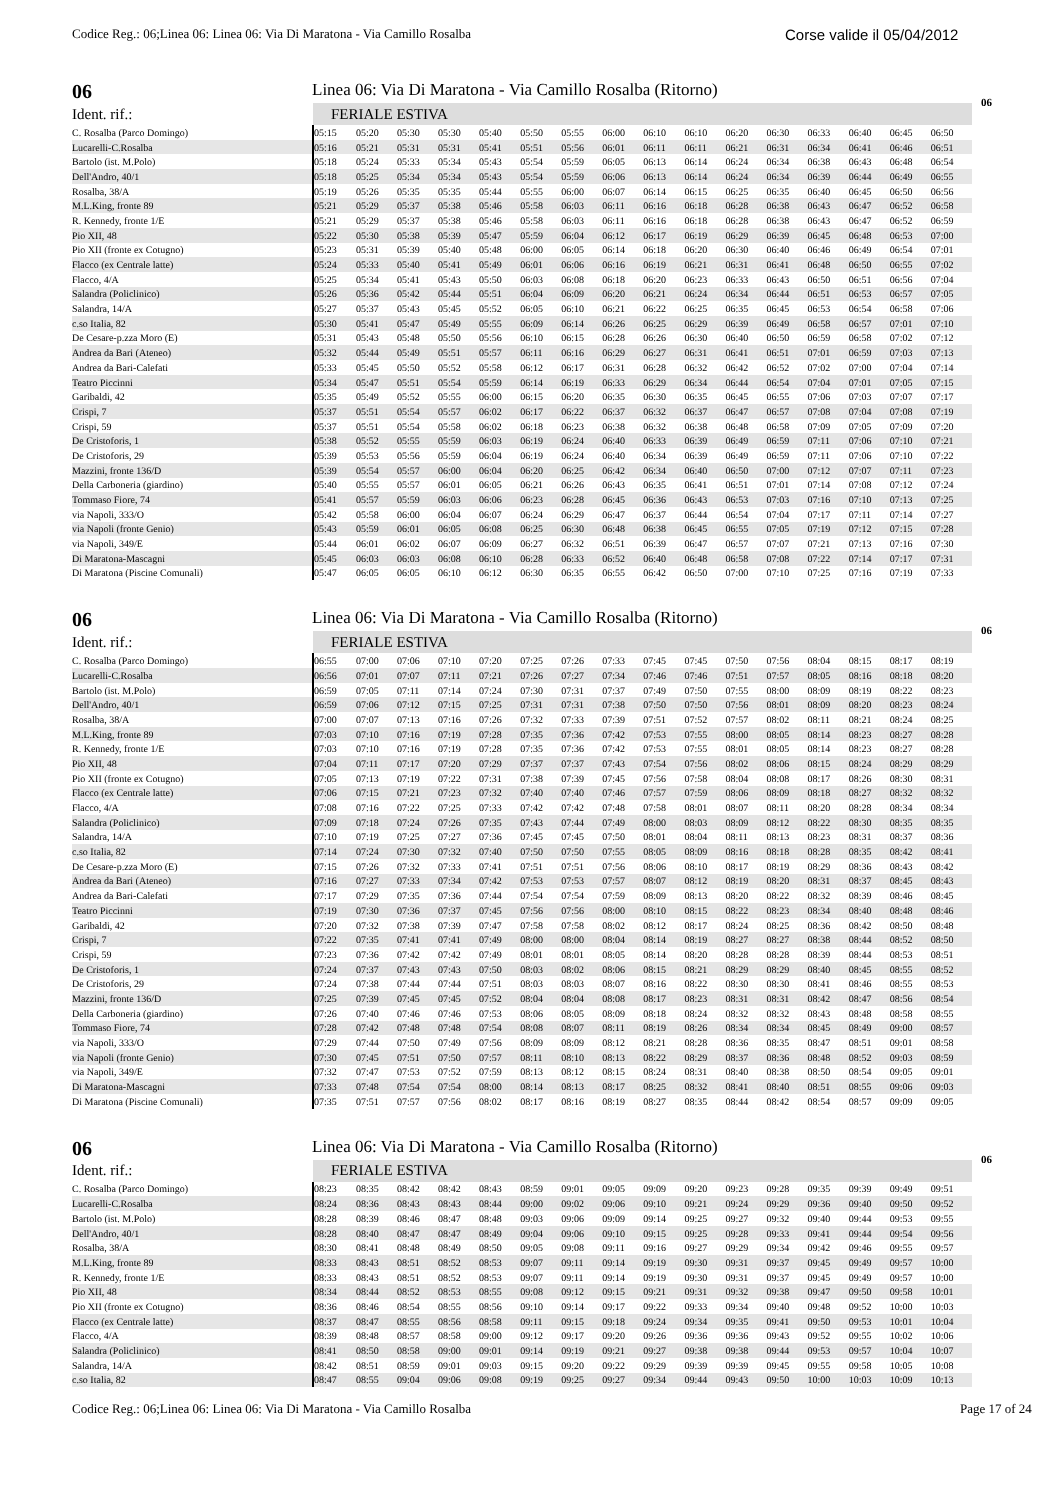Codice Reg.: 06;Linea 06: Linea 06: Via Di Maratona - Via Camillo Rosalba Corse valide il 05/04/2012
06 Linea 06: Via Di Maratona - Via Camillo Rosalba (Ritorno)
06
| Ident. rif.: | FERIALE ESTIVA | | | | | | | | | | | | | | | |
| --- | --- | --- | --- | --- | --- | --- | --- | --- | --- | --- | --- | --- | --- | --- | --- | --- |
| C. Rosalba (Parco Domingo) | 05:15 | 05:20 | 05:30 | 05:30 | 05:40 | 05:50 | 05:55 | 06:00 | 06:10 | 06:10 | 06:20 | 06:30 | 06:33 | 06:40 | 06:45 | 06:50 |
| Lucarelli-C.Rosalba | 05:16 | 05:21 | 05:31 | 05:31 | 05:41 | 05:51 | 05:56 | 06:01 | 06:11 | 06:11 | 06:21 | 06:31 | 06:34 | 06:41 | 06:46 | 06:51 |
| Bartolo (ist. M.Polo) | 05:18 | 05:24 | 05:33 | 05:34 | 05:43 | 05:54 | 05:59 | 06:05 | 06:13 | 06:14 | 06:24 | 06:34 | 06:38 | 06:43 | 06:48 | 06:54 |
| Dell'Andro, 40/1 | 05:18 | 05:25 | 05:34 | 05:34 | 05:43 | 05:54 | 05:59 | 06:06 | 06:13 | 06:14 | 06:24 | 06:34 | 06:39 | 06:44 | 06:49 | 06:55 |
| Rosalba, 38/A | 05:19 | 05:26 | 05:35 | 05:35 | 05:44 | 05:55 | 06:00 | 06:07 | 06:14 | 06:15 | 06:25 | 06:35 | 06:40 | 06:45 | 06:50 | 06:56 |
| M.L.King, fronte 89 | 05:21 | 05:29 | 05:37 | 05:38 | 05:46 | 05:58 | 06:03 | 06:11 | 06:16 | 06:18 | 06:28 | 06:38 | 06:43 | 06:47 | 06:52 | 06:58 |
| R. Kennedy, fronte 1/E | 05:21 | 05:29 | 05:37 | 05:38 | 05:46 | 05:58 | 06:03 | 06:11 | 06:16 | 06:18 | 06:28 | 06:38 | 06:43 | 06:47 | 06:52 | 06:59 |
| Pio XII, 48 | 05:22 | 05:30 | 05:38 | 05:39 | 05:47 | 05:59 | 06:04 | 06:12 | 06:17 | 06:19 | 06:29 | 06:39 | 06:45 | 06:48 | 06:53 | 07:00 |
| Pio XII (fronte ex Cotugno) | 05:23 | 05:31 | 05:39 | 05:40 | 05:48 | 06:00 | 06:05 | 06:14 | 06:18 | 06:20 | 06:30 | 06:40 | 06:46 | 06:49 | 06:54 | 07:01 |
| Flacco (ex Centrale latte) | 05:24 | 05:33 | 05:40 | 05:41 | 05:49 | 06:01 | 06:06 | 06:16 | 06:19 | 06:21 | 06:31 | 06:41 | 06:48 | 06:50 | 06:55 | 07:02 |
| Flacco, 4/A | 05:25 | 05:34 | 05:41 | 05:43 | 05:50 | 06:03 | 06:08 | 06:18 | 06:20 | 06:23 | 06:33 | 06:43 | 06:50 | 06:51 | 06:56 | 07:04 |
| Salandra (Policlinico) | 05:26 | 05:36 | 05:42 | 05:44 | 05:51 | 06:04 | 06:09 | 06:20 | 06:21 | 06:24 | 06:34 | 06:44 | 06:51 | 06:53 | 06:57 | 07:05 |
| Salandra, 14/A | 05:27 | 05:37 | 05:43 | 05:45 | 05:52 | 06:05 | 06:10 | 06:21 | 06:22 | 06:25 | 06:35 | 06:45 | 06:53 | 06:54 | 06:58 | 07:06 |
| c.so Italia, 82 | 05:30 | 05:41 | 05:47 | 05:49 | 05:55 | 06:09 | 06:14 | 06:26 | 06:25 | 06:29 | 06:39 | 06:49 | 06:58 | 06:57 | 07:01 | 07:10 |
| De Cesare-p.zza Moro (E) | 05:31 | 05:43 | 05:48 | 05:50 | 05:56 | 06:10 | 06:15 | 06:28 | 06:26 | 06:30 | 06:40 | 06:50 | 06:59 | 06:58 | 07:02 | 07:12 |
| Andrea da Bari (Ateneo) | 05:32 | 05:44 | 05:49 | 05:51 | 05:57 | 06:11 | 06:16 | 06:29 | 06:27 | 06:31 | 06:41 | 06:51 | 07:01 | 06:59 | 07:03 | 07:13 |
| Andrea da Bari-Calefati | 05:33 | 05:45 | 05:50 | 05:52 | 05:58 | 06:12 | 06:17 | 06:31 | 06:28 | 06:32 | 06:42 | 06:52 | 07:02 | 07:00 | 07:04 | 07:14 |
| Teatro Piccinni | 05:34 | 05:47 | 05:51 | 05:54 | 05:59 | 06:14 | 06:19 | 06:33 | 06:29 | 06:34 | 06:44 | 06:54 | 07:04 | 07:01 | 07:05 | 07:15 |
| Garibaldi, 42 | 05:35 | 05:49 | 05:52 | 05:55 | 06:00 | 06:15 | 06:20 | 06:35 | 06:30 | 06:35 | 06:45 | 06:55 | 07:06 | 07:03 | 07:07 | 07:17 |
| Crispi, 7 | 05:37 | 05:51 | 05:54 | 05:57 | 06:02 | 06:17 | 06:22 | 06:37 | 06:32 | 06:37 | 06:47 | 06:57 | 07:08 | 07:04 | 07:08 | 07:19 |
| Crispi, 59 | 05:37 | 05:51 | 05:54 | 05:58 | 06:02 | 06:18 | 06:23 | 06:38 | 06:32 | 06:38 | 06:48 | 06:58 | 07:09 | 07:05 | 07:09 | 07:20 |
| De Cristoforis, 1 | 05:38 | 05:52 | 05:55 | 05:59 | 06:03 | 06:19 | 06:24 | 06:40 | 06:33 | 06:39 | 06:49 | 06:59 | 07:11 | 07:06 | 07:10 | 07:21 |
| De Cristoforis, 29 | 05:39 | 05:53 | 05:56 | 05:59 | 06:04 | 06:19 | 06:24 | 06:40 | 06:34 | 06:39 | 06:49 | 06:59 | 07:11 | 07:06 | 07:10 | 07:22 |
| Mazzini, fronte 136/D | 05:39 | 05:54 | 05:57 | 06:00 | 06:04 | 06:20 | 06:25 | 06:42 | 06:34 | 06:40 | 06:50 | 07:00 | 07:12 | 07:07 | 07:11 | 07:23 |
| Della Carboneria (giardino) | 05:40 | 05:55 | 05:57 | 06:01 | 06:05 | 06:21 | 06:26 | 06:43 | 06:35 | 06:41 | 06:51 | 07:01 | 07:14 | 07:08 | 07:12 | 07:24 |
| Tommaso Fiore, 74 | 05:41 | 05:57 | 05:59 | 06:03 | 06:06 | 06:23 | 06:28 | 06:45 | 06:36 | 06:43 | 06:53 | 07:03 | 07:16 | 07:10 | 07:13 | 07:25 |
| via Napoli, 333/O | 05:42 | 05:58 | 06:00 | 06:04 | 06:07 | 06:24 | 06:29 | 06:47 | 06:37 | 06:44 | 06:54 | 07:04 | 07:17 | 07:11 | 07:14 | 07:27 |
| via Napoli (fronte Genio) | 05:43 | 05:59 | 06:01 | 06:05 | 06:08 | 06:25 | 06:30 | 06:48 | 06:38 | 06:45 | 06:55 | 07:05 | 07:19 | 07:12 | 07:15 | 07:28 |
| via Napoli, 349/E | 05:44 | 06:01 | 06:02 | 06:07 | 06:09 | 06:27 | 06:32 | 06:51 | 06:39 | 06:47 | 06:57 | 07:07 | 07:21 | 07:13 | 07:16 | 07:30 |
| Di Maratona-Mascagni | 05:45 | 06:03 | 06:03 | 06:08 | 06:10 | 06:28 | 06:33 | 06:52 | 06:40 | 06:48 | 06:58 | 07:08 | 07:22 | 07:14 | 07:17 | 07:31 |
| Di Maratona (Piscine Comunali) | 05:47 | 06:05 | 06:05 | 06:10 | 06:12 | 06:30 | 06:35 | 06:55 | 06:42 | 06:50 | 07:00 | 07:10 | 07:25 | 07:16 | 07:19 | 07:33 |
06 Linea 06: Via Di Maratona - Via Camillo Rosalba (Ritorno)
06
| Ident. rif.: | FERIALE ESTIVA | | | | | | | | | | | | | | | |
| --- | --- | --- | --- | --- | --- | --- | --- | --- | --- | --- | --- | --- | --- | --- | --- | --- |
| C. Rosalba (Parco Domingo) | 06:55 | 07:00 | 07:06 | 07:10 | 07:20 | 07:25 | 07:26 | 07:33 | 07:45 | 07:45 | 07:50 | 07:56 | 08:04 | 08:15 | 08:17 | 08:19 |
| Lucarelli-C.Rosalba | 06:56 | 07:01 | 07:07 | 07:11 | 07:21 | 07:26 | 07:27 | 07:34 | 07:46 | 07:46 | 07:51 | 07:57 | 08:05 | 08:16 | 08:18 | 08:20 |
| Bartolo (ist. M.Polo) | 06:59 | 07:05 | 07:11 | 07:14 | 07:24 | 07:30 | 07:31 | 07:37 | 07:49 | 07:50 | 07:55 | 08:00 | 08:09 | 08:19 | 08:22 | 08:23 |
| Dell'Andro, 40/1 | 06:59 | 07:06 | 07:12 | 07:15 | 07:25 | 07:31 | 07:31 | 07:38 | 07:50 | 07:50 | 07:56 | 08:01 | 08:09 | 08:20 | 08:23 | 08:24 |
| Rosalba, 38/A | 07:00 | 07:07 | 07:13 | 07:16 | 07:26 | 07:32 | 07:33 | 07:39 | 07:51 | 07:52 | 07:57 | 08:02 | 08:11 | 08:21 | 08:24 | 08:25 |
| M.L.King, fronte 89 | 07:03 | 07:10 | 07:16 | 07:19 | 07:28 | 07:35 | 07:36 | 07:42 | 07:53 | 07:55 | 08:00 | 08:05 | 08:14 | 08:23 | 08:27 | 08:28 |
| R. Kennedy, fronte 1/E | 07:03 | 07:10 | 07:16 | 07:19 | 07:28 | 07:35 | 07:36 | 07:42 | 07:53 | 07:55 | 08:01 | 08:05 | 08:14 | 08:23 | 08:27 | 08:28 |
| Pio XII, 48 | 07:04 | 07:11 | 07:17 | 07:20 | 07:29 | 07:37 | 07:37 | 07:43 | 07:54 | 07:56 | 08:02 | 08:06 | 08:15 | 08:24 | 08:29 | 08:29 |
| Pio XII (fronte ex Cotugno) | 07:05 | 07:13 | 07:19 | 07:22 | 07:31 | 07:38 | 07:39 | 07:45 | 07:56 | 07:58 | 08:04 | 08:08 | 08:17 | 08:26 | 08:30 | 08:31 |
| Flacco (ex Centrale latte) | 07:06 | 07:15 | 07:21 | 07:23 | 07:32 | 07:40 | 07:40 | 07:46 | 07:57 | 07:59 | 08:06 | 08:09 | 08:18 | 08:27 | 08:32 | 08:32 |
| Flacco, 4/A | 07:08 | 07:16 | 07:22 | 07:25 | 07:33 | 07:42 | 07:42 | 07:48 | 07:58 | 08:01 | 08:07 | 08:11 | 08:20 | 08:28 | 08:34 | 08:34 |
| Salandra (Policlinico) | 07:09 | 07:18 | 07:24 | 07:26 | 07:35 | 07:43 | 07:44 | 07:49 | 08:00 | 08:03 | 08:09 | 08:12 | 08:22 | 08:30 | 08:35 | 08:35 |
| Salandra, 14/A | 07:10 | 07:19 | 07:25 | 07:27 | 07:36 | 07:45 | 07:45 | 07:50 | 08:01 | 08:04 | 08:11 | 08:13 | 08:23 | 08:31 | 08:37 | 08:36 |
| c.so Italia, 82 | 07:14 | 07:24 | 07:30 | 07:32 | 07:40 | 07:50 | 07:50 | 07:55 | 08:05 | 08:09 | 08:16 | 08:18 | 08:28 | 08:35 | 08:42 | 08:41 |
| De Cesare-p.zza Moro (E) | 07:15 | 07:26 | 07:32 | 07:33 | 07:41 | 07:51 | 07:51 | 07:56 | 08:06 | 08:10 | 08:17 | 08:19 | 08:29 | 08:36 | 08:43 | 08:42 |
| Andrea da Bari (Ateneo) | 07:16 | 07:27 | 07:33 | 07:34 | 07:42 | 07:53 | 07:53 | 07:57 | 08:07 | 08:12 | 08:19 | 08:20 | 08:31 | 08:37 | 08:45 | 08:43 |
| Andrea da Bari-Calefati | 07:17 | 07:29 | 07:35 | 07:36 | 07:44 | 07:54 | 07:54 | 07:59 | 08:09 | 08:13 | 08:20 | 08:22 | 08:32 | 08:39 | 08:46 | 08:45 |
| Teatro Piccinni | 07:19 | 07:30 | 07:36 | 07:37 | 07:45 | 07:56 | 07:56 | 08:00 | 08:10 | 08:15 | 08:22 | 08:23 | 08:34 | 08:40 | 08:48 | 08:46 |
| Garibaldi, 42 | 07:20 | 07:32 | 07:38 | 07:39 | 07:47 | 07:58 | 07:58 | 08:02 | 08:12 | 08:17 | 08:24 | 08:25 | 08:36 | 08:42 | 08:50 | 08:48 |
| Crispi, 7 | 07:22 | 07:35 | 07:41 | 07:41 | 07:49 | 08:00 | 08:00 | 08:04 | 08:14 | 08:19 | 08:27 | 08:27 | 08:38 | 08:44 | 08:52 | 08:50 |
| Crispi, 59 | 07:23 | 07:36 | 07:42 | 07:42 | 07:49 | 08:01 | 08:01 | 08:05 | 08:14 | 08:20 | 08:28 | 08:28 | 08:39 | 08:44 | 08:53 | 08:51 |
| De Cristoforis, 1 | 07:24 | 07:37 | 07:43 | 07:43 | 07:50 | 08:03 | 08:02 | 08:06 | 08:15 | 08:21 | 08:29 | 08:29 | 08:40 | 08:45 | 08:55 | 08:52 |
| De Cristoforis, 29 | 07:24 | 07:38 | 07:44 | 07:44 | 07:51 | 08:03 | 08:03 | 08:07 | 08:16 | 08:22 | 08:30 | 08:30 | 08:41 | 08:46 | 08:55 | 08:53 |
| Mazzini, fronte 136/D | 07:25 | 07:39 | 07:45 | 07:45 | 07:52 | 08:04 | 08:04 | 08:08 | 08:17 | 08:23 | 08:31 | 08:31 | 08:42 | 08:47 | 08:56 | 08:54 |
| Della Carboneria (giardino) | 07:26 | 07:40 | 07:46 | 07:46 | 07:53 | 08:06 | 08:05 | 08:09 | 08:18 | 08:24 | 08:32 | 08:32 | 08:43 | 08:48 | 08:58 | 08:55 |
| Tommaso Fiore, 74 | 07:28 | 07:42 | 07:48 | 07:48 | 07:54 | 08:08 | 08:07 | 08:11 | 08:19 | 08:26 | 08:34 | 08:34 | 08:45 | 08:49 | 09:00 | 08:57 |
| via Napoli, 333/O | 07:29 | 07:44 | 07:50 | 07:49 | 07:56 | 08:09 | 08:09 | 08:12 | 08:21 | 08:28 | 08:36 | 08:35 | 08:47 | 08:51 | 09:01 | 08:58 |
| via Napoli (fronte Genio) | 07:30 | 07:45 | 07:51 | 07:50 | 07:57 | 08:11 | 08:10 | 08:13 | 08:22 | 08:29 | 08:37 | 08:36 | 08:48 | 08:52 | 09:03 | 08:59 |
| via Napoli, 349/E | 07:32 | 07:47 | 07:53 | 07:52 | 07:59 | 08:13 | 08:12 | 08:15 | 08:24 | 08:31 | 08:40 | 08:38 | 08:50 | 08:54 | 09:05 | 09:01 |
| Di Maratona-Mascagni | 07:33 | 07:48 | 07:54 | 07:54 | 08:00 | 08:14 | 08:13 | 08:17 | 08:25 | 08:32 | 08:41 | 08:40 | 08:51 | 08:55 | 09:06 | 09:03 |
| Di Maratona (Piscine Comunali) | 07:35 | 07:51 | 07:57 | 07:56 | 08:02 | 08:17 | 08:16 | 08:19 | 08:27 | 08:35 | 08:44 | 08:42 | 08:54 | 08:57 | 09:09 | 09:05 |
06 Linea 06: Via Di Maratona - Via Camillo Rosalba (Ritorno)
06
| Ident. rif.: | FERIALE ESTIVA | | | | | | | | | | | | | | | |
| --- | --- | --- | --- | --- | --- | --- | --- | --- | --- | --- | --- | --- | --- | --- | --- | --- |
| C. Rosalba (Parco Domingo) | 08:23 | 08:35 | 08:42 | 08:42 | 08:43 | 08:59 | 09:01 | 09:05 | 09:09 | 09:20 | 09:23 | 09:28 | 09:35 | 09:39 | 09:49 | 09:51 |
| Lucarelli-C.Rosalba | 08:24 | 08:36 | 08:43 | 08:43 | 08:44 | 09:00 | 09:02 | 09:06 | 09:10 | 09:21 | 09:24 | 09:29 | 09:36 | 09:40 | 09:50 | 09:52 |
| Bartolo (ist. M.Polo) | 08:28 | 08:39 | 08:46 | 08:47 | 08:48 | 09:03 | 09:06 | 09:09 | 09:14 | 09:25 | 09:27 | 09:32 | 09:40 | 09:44 | 09:53 | 09:55 |
| Dell'Andro, 40/1 | 08:28 | 08:40 | 08:47 | 08:47 | 08:49 | 09:04 | 09:06 | 09:10 | 09:15 | 09:25 | 09:28 | 09:33 | 09:41 | 09:44 | 09:54 | 09:56 |
| Rosalba, 38/A | 08:30 | 08:41 | 08:48 | 08:49 | 08:50 | 09:05 | 09:08 | 09:11 | 09:16 | 09:27 | 09:29 | 09:34 | 09:42 | 09:46 | 09:55 | 09:57 |
| M.L.King, fronte 89 | 08:33 | 08:43 | 08:51 | 08:52 | 08:53 | 09:07 | 09:11 | 09:14 | 09:19 | 09:30 | 09:31 | 09:37 | 09:45 | 09:49 | 09:57 | 10:00 |
| R. Kennedy, fronte 1/E | 08:33 | 08:43 | 08:51 | 08:52 | 08:53 | 09:07 | 09:11 | 09:14 | 09:19 | 09:30 | 09:31 | 09:37 | 09:45 | 09:49 | 09:57 | 10:00 |
| Pio XII, 48 | 08:34 | 08:44 | 08:52 | 08:53 | 08:55 | 09:08 | 09:12 | 09:15 | 09:21 | 09:31 | 09:32 | 09:38 | 09:47 | 09:50 | 09:58 | 10:01 |
| Pio XII (fronte ex Cotugno) | 08:36 | 08:46 | 08:54 | 08:55 | 08:56 | 09:10 | 09:14 | 09:17 | 09:22 | 09:33 | 09:34 | 09:40 | 09:48 | 09:52 | 10:00 | 10:03 |
| Flacco (ex Centrale latte) | 08:37 | 08:47 | 08:55 | 08:56 | 08:58 | 09:11 | 09:15 | 09:18 | 09:24 | 09:34 | 09:35 | 09:41 | 09:50 | 09:53 | 10:01 | 10:04 |
| Flacco, 4/A | 08:39 | 08:48 | 08:57 | 08:58 | 09:00 | 09:12 | 09:17 | 09:20 | 09:26 | 09:36 | 09:36 | 09:43 | 09:52 | 09:55 | 10:02 | 10:06 |
| Salandra (Policlinico) | 08:41 | 08:50 | 08:58 | 09:00 | 09:01 | 09:14 | 09:19 | 09:21 | 09:27 | 09:38 | 09:38 | 09:44 | 09:53 | 09:57 | 10:04 | 10:07 |
| Salandra, 14/A | 08:42 | 08:51 | 08:59 | 09:01 | 09:03 | 09:15 | 09:20 | 09:22 | 09:29 | 09:39 | 09:39 | 09:45 | 09:55 | 09:58 | 10:05 | 10:08 |
| c.so Italia, 82 | 08:47 | 08:55 | 09:04 | 09:06 | 09:08 | 09:19 | 09:25 | 09:27 | 09:34 | 09:44 | 09:43 | 09:50 | 10:00 | 10:03 | 10:09 | 10:13 |
Codice Reg.: 06;Linea 06: Linea 06: Via Di Maratona - Via Camillo Rosalba Page 17 of 24